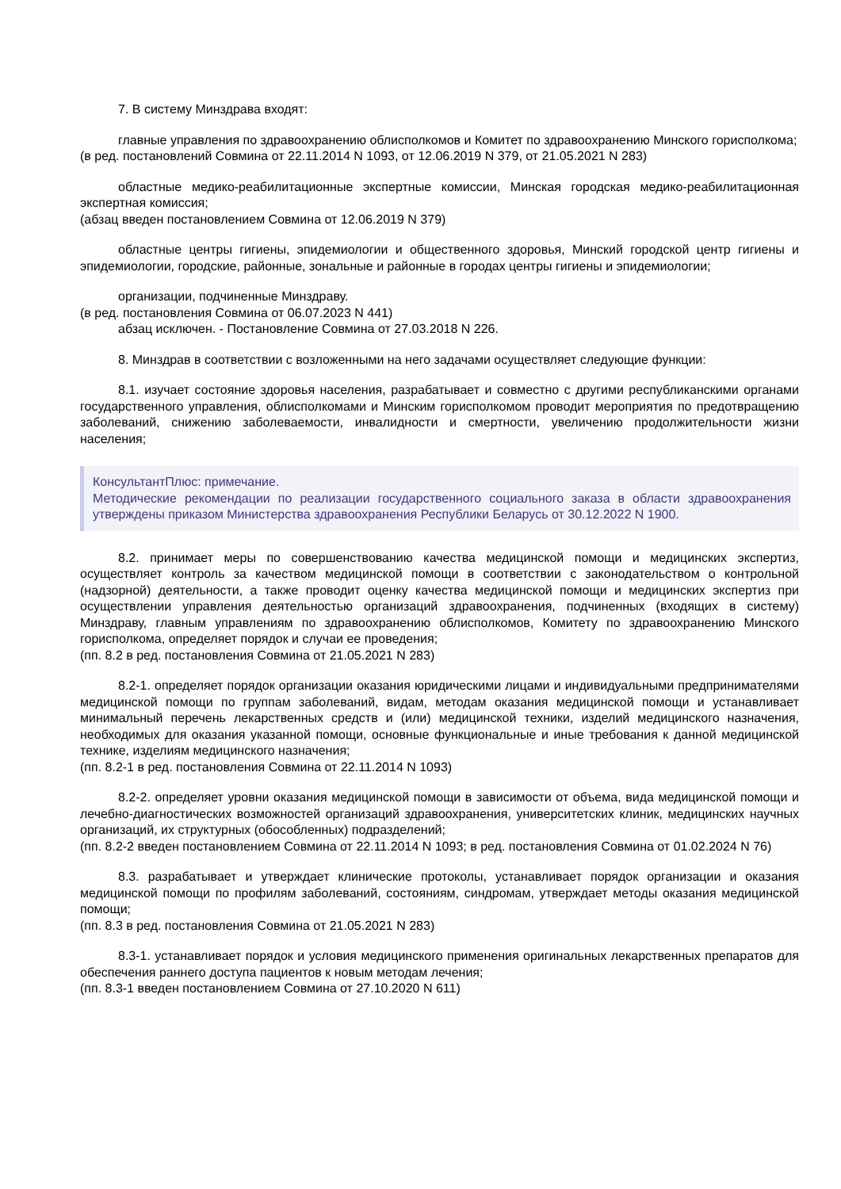7. В систему Минздрава входят:
главные управления по здравоохранению облисполкомов и Комитет по здравоохранению Минского горисполкома;
(в ред. постановлений Совмина от 22.11.2014 N 1093, от 12.06.2019 N 379, от 21.05.2021 N 283)
областные медико-реабилитационные экспертные комиссии, Минская городская медико-реабилитационная экспертная комиссия;
(абзац введен постановлением Совмина от 12.06.2019 N 379)
областные центры гигиены, эпидемиологии и общественного здоровья, Минский городской центр гигиены и эпидемиологии, городские, районные, зональные и районные в городах центры гигиены и эпидемиологии;
организации, подчиненные Минздраву.
(в ред. постановления Совмина от 06.07.2023 N 441)
абзац исключен. - Постановление Совмина от 27.03.2018 N 226.
8. Минздрав в соответствии с возложенными на него задачами осуществляет следующие функции:
8.1. изучает состояние здоровья населения, разрабатывает и совместно с другими республиканскими органами государственного управления, облисполкомами и Минским горисполкомом проводит мероприятия по предотвращению заболеваний, снижению заболеваемости, инвалидности и смертности, увеличению продолжительности жизни населения;
КонсультантПлюс: примечание.
Методические рекомендации по реализации государственного социального заказа в области здравоохранения утверждены приказом Министерства здравоохранения Республики Беларусь от 30.12.2022 N 1900.
8.2. принимает меры по совершенствованию качества медицинской помощи и медицинских экспертиз, осуществляет контроль за качеством медицинской помощи в соответствии с законодательством о контрольной (надзорной) деятельности, а также проводит оценку качества медицинской помощи и медицинских экспертиз при осуществлении управления деятельностью организаций здравоохранения, подчиненных (входящих в систему) Минздраву, главным управлениям по здравоохранению облисполкомов, Комитету по здравоохранению Минского горисполкома, определяет порядок и случаи ее проведения;
(пп. 8.2 в ред. постановления Совмина от 21.05.2021 N 283)
8.2-1. определяет порядок организации оказания юридическими лицами и индивидуальными предпринимателями медицинской помощи по группам заболеваний, видам, методам оказания медицинской помощи и устанавливает минимальный перечень лекарственных средств и (или) медицинской техники, изделий медицинского назначения, необходимых для оказания указанной помощи, основные функциональные и иные требования к данной медицинской технике, изделиям медицинского назначения;
(пп. 8.2-1 в ред. постановления Совмина от 22.11.2014 N 1093)
8.2-2. определяет уровни оказания медицинской помощи в зависимости от объема, вида медицинской помощи и лечебно-диагностических возможностей организаций здравоохранения, университетских клиник, медицинских научных организаций, их структурных (обособленных) подразделений;
(пп. 8.2-2 введен постановлением Совмина от 22.11.2014 N 1093; в ред. постановления Совмина от 01.02.2024 N 76)
8.3. разрабатывает и утверждает клинические протоколы, устанавливает порядок организации и оказания медицинской помощи по профилям заболеваний, состояниям, синдромам, утверждает методы оказания медицинской помощи;
(пп. 8.3 в ред. постановления Совмина от 21.05.2021 N 283)
8.3-1. устанавливает порядок и условия медицинского применения оригинальных лекарственных препаратов для обеспечения раннего доступа пациентов к новым методам лечения;
(пп. 8.3-1 введен постановлением Совмина от 27.10.2020 N 611)